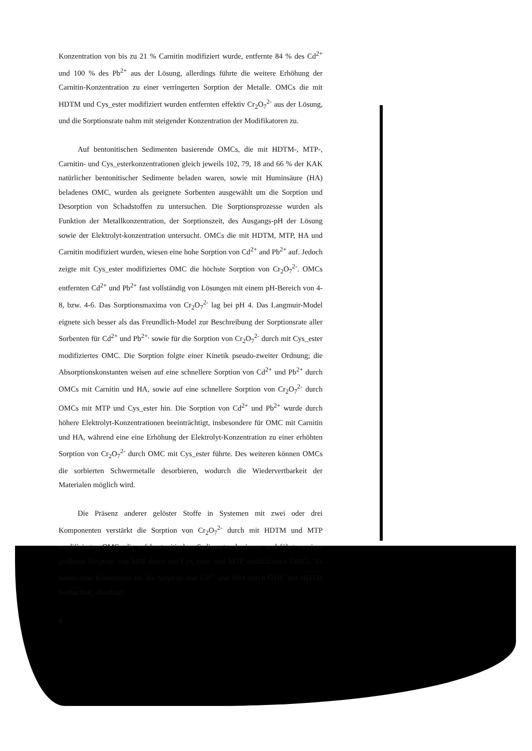Konzentration von bis zu 21 % Carnitin modifiziert wurde, entfernte 84 % des Cd<sup>2+</sup> und 100 % des Pb<sup>2+</sup> aus der Lösung, allerdings führte die weitere Erhöhung der Carnitin-Konzentration zu einer verringerten Sorption der Metalle. OMCs die mit HDTM und Cys_ester modifiziert wurden entfernten effektiv Cr<sub>2</sub>O<sub>7</sub><sup>2-</sup> aus der Lösung, und die Sorptionsrate nahm mit steigender Konzentration der Modifikatoren zu.
Auf bentonitischen Sedimenten basierende OMCs, die mit HDTM-, MTP-, Carnitin- und Cys_esterkonzentrationen gleich jeweils 102, 79, 18 and 66 % der KAK natürlicher bentonitischer Sedimente beladen waren, sowie mit Huminsäure (HA) beladenes OMC, wurden als geeignete Sorbenten ausgewählt um die Sorption und Desorption von Schadstoffen zu untersuchen. Die Sorptionsprozesse wurden als Funktion der Metallkonzentration, der Sorptionszeit, des Ausgangs-pH der Lösung sowie der Elektrolyt-konzentration untersucht. OMCs die mit HDTM, MTP, HA und Carnitin modifiziert wurden, wiesen eine hohe Sorption von Cd<sup>2+</sup> and Pb<sup>2+</sup> auf. Jedoch zeigte mit Cys_ester modifiziertes OMC die höchste Sorption von Cr<sub>2</sub>O<sub>7</sub><sup>2-</sup>. OMCs entfernten Cd<sup>2+</sup> und Pb<sup>2+</sup> fast vollständig von Lösungen mit einem pH-Bereich von 4-8, bzw. 4-6. Das Sorptionsmaxima von Cr<sub>2</sub>O<sub>7</sub><sup>2-</sup> lag bei pH 4. Das Langmuir-Model eignete sich besser als das Freundlich-Model zur Beschreibung der Sorptionsrate aller Sorbenten für Cd<sup>2+</sup> und Pb<sup>2+,</sup> sowie für die Sorption von Cr<sub>2</sub>O<sub>7</sub><sup>2-</sup> durch mit Cys_ester modifiziertes OMC. Die Sorption folgte einer Kinetik pseudo-zweiter Ordnung; die Absorptionskonstanten weisen auf eine schnellere Sorption von Cd<sup>2+</sup> und Pb<sup>2+</sup> durch OMCs mit Carnitin und HA, sowie auf eine schnellere Sorption von Cr<sub>2</sub>O<sub>7</sub><sup>2-</sup> durch OMCs mit MTP und Cys_ester hin. Die Sorption von Cd<sup>2+</sup> und Pb<sup>2+</sup> wurde durch höhere Elektrolyt-Konzentrationen beeinträchtigt, insbesondere für OMC mit Carnitin und HA, während eine eine Erhöhung der Elektrolyt-Konzentration zu einer erhöhten Sorption von Cr<sub>2</sub>O<sub>7</sub><sup>2-</sup> durch OMC mit Cys_ester führte. Des weiteren können OMCs die sorbierten Schwermetalle desorbieren, wodurch die Wiedervertbarkeit der Materialen möglich wird.
Die Präsenz anderer gelöster Stoffe in Systemen mit zwei oder drei Komponenten verstärkt die Sorption von Cr<sub>2</sub>O<sub>7</sub><sup>2-</sup> durch mit HDTM und MTP modifizierten OMCs die auf bentonitischen Sedimenten basieren, und führt zu einer größeren Sorption von MM durch mit Cys_ester und MTP modifizierten OMCs. Es wurde eine Konkurrenz für die Sorption von Cd<sup>2+</sup> and MM durch OMC mit HDTM beobachtet, allerdings
6